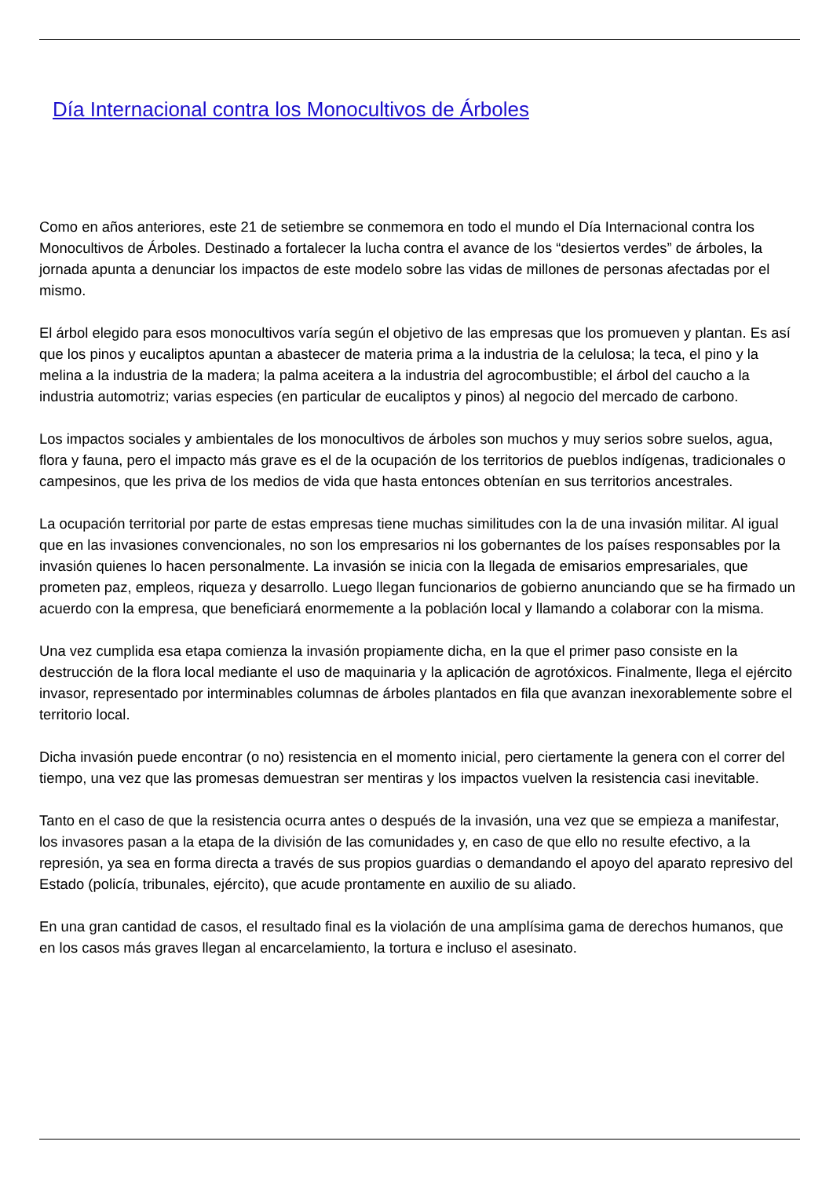Día Internacional contra los Monocultivos de Árboles
Como en años anteriores, este 21 de setiembre se conmemora en todo el mundo el Día Internacional contra los Monocultivos de Árboles. Destinado a fortalecer la lucha contra el avance de los “desiertos verdes” de árboles, la jornada apunta a denunciar los impactos de este modelo sobre las vidas de millones de personas afectadas por el mismo.
El árbol elegido para esos monocultivos varía según el objetivo de las empresas que los promueven y plantan. Es así que los pinos y eucaliptos apuntan a abastecer de materia prima a la industria de la celulosa; la teca, el pino y la melina a la industria de la madera; la palma aceitera a la industria del agrocombustible; el árbol del caucho a la industria automotriz; varias especies (en particular de eucaliptos y pinos) al negocio del mercado de carbono.
Los impactos sociales y ambientales de los monocultivos de árboles son muchos y muy serios sobre suelos, agua, flora y fauna, pero el impacto más grave es el de la ocupación de los territorios de pueblos indígenas, tradicionales o campesinos, que les priva de los medios de vida que hasta entonces obtenían en sus territorios ancestrales.
La ocupación territorial por parte de estas empresas tiene muchas similitudes con la de una invasión militar. Al igual que en las invasiones convencionales, no son los empresarios ni los gobernantes de los países responsables por la invasión quienes lo hacen personalmente. La invasión se inicia con la llegada de emisarios empresariales, que prometen paz, empleos, riqueza y desarrollo. Luego llegan funcionarios de gobierno anunciando que se ha firmado un acuerdo con la empresa, que beneficiará enormemente a la población local y llamando a colaborar con la misma.
Una vez cumplida esa etapa comienza la invasión propiamente dicha, en la que el primer paso consiste en la destrucción de la flora local mediante el uso de maquinaria y la aplicación de agrotóxicos. Finalmente, llega el ejército invasor, representado por interminables columnas de árboles plantados en fila que avanzan inexorablemente sobre el territorio local.
Dicha invasión puede encontrar (o no) resistencia en el momento inicial, pero ciertamente la genera con el correr del tiempo, una vez que las promesas demuestran ser mentiras y los impactos vuelven la resistencia casi inevitable.
Tanto en el caso de que la resistencia ocurra antes o después de la invasión, una vez que se empieza a manifestar, los invasores pasan a la etapa de la división de las comunidades y, en caso de que ello no resulte efectivo, a la represión, ya sea en forma directa a través de sus propios guardias o demandando el apoyo del aparato represivo del Estado (policía, tribunales, ejército), que acude prontamente en auxilio de su aliado.
En una gran cantidad de casos, el resultado final es la violación de una amplísima gama de derechos humanos, que en los casos más graves llegan al encarcelamiento, la tortura e incluso el asesinato.